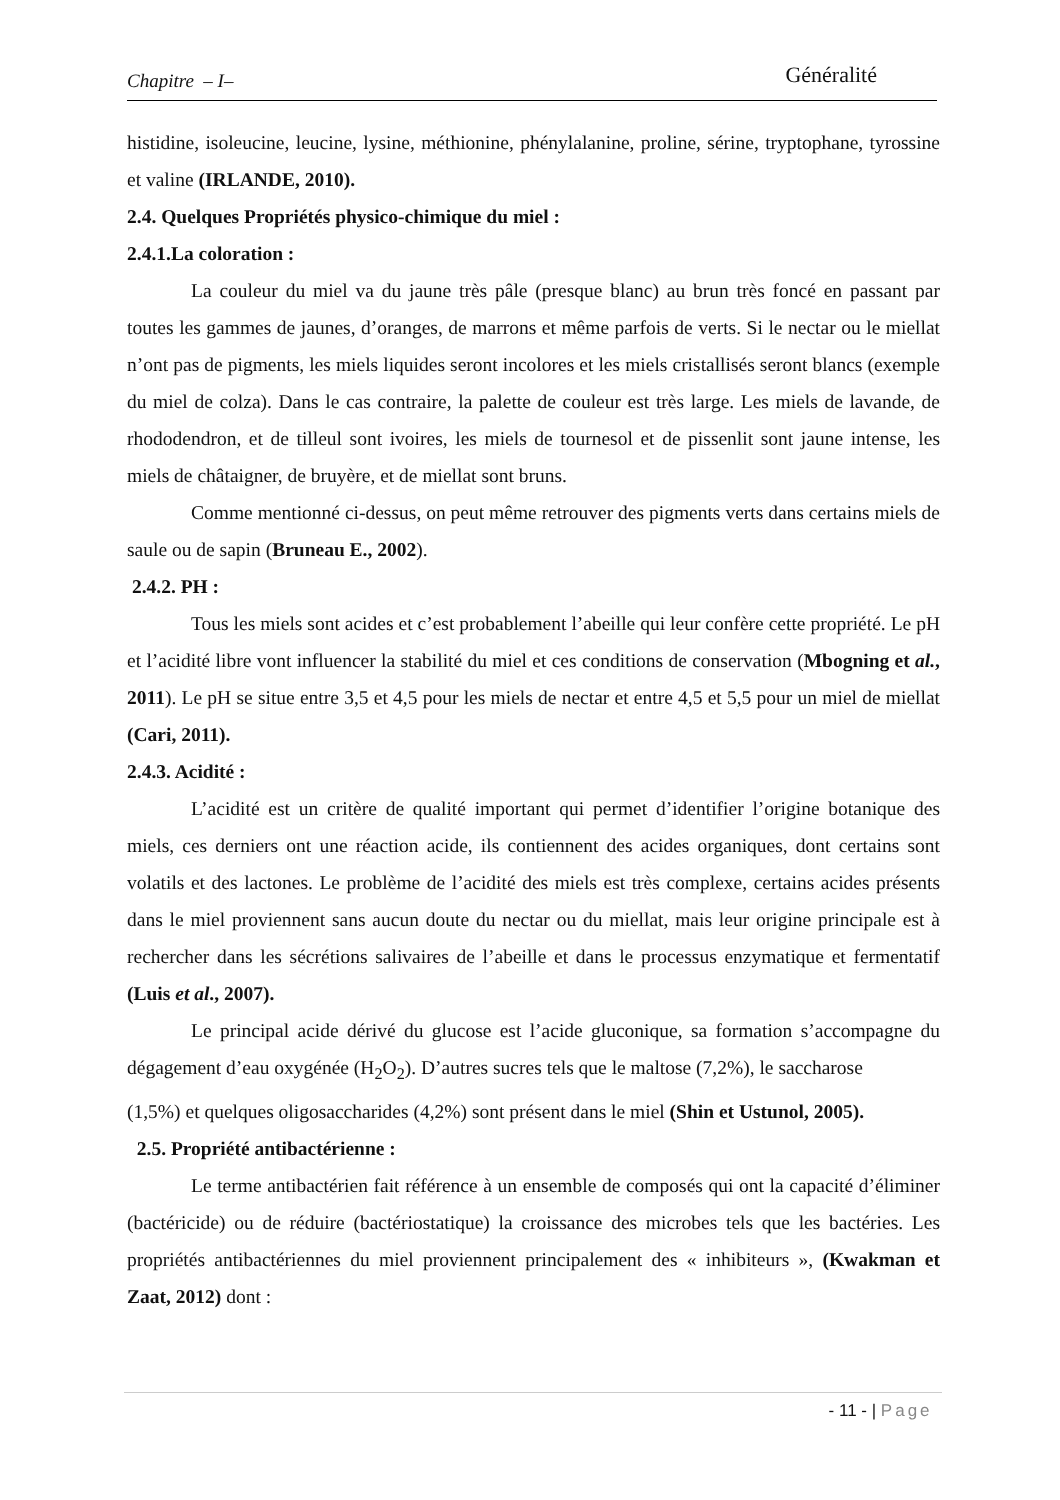Chapitre – I– Généralité
histidine, isoleucine, leucine, lysine, méthionine, phénylalanine, proline, sérine, tryptophane, tyrossine et valine (IRLANDE, 2010).
2.4. Quelques Propriétés physico-chimique du miel :
2.4.1.La coloration :
La couleur du miel va du jaune très pâle (presque blanc) au brun très foncé en passant par toutes les gammes de jaunes, d’oranges, de marrons et même parfois de verts. Si le nectar ou le miellat n’ont pas de pigments, les miels liquides seront incolores et les miels cristallisés seront blancs (exemple du miel de colza). Dans le cas contraire, la palette de couleur est très large. Les miels de lavande, de rhododendron, et de tilleul sont ivoires, les miels de tournesol et de pissenlit sont jaune intense, les miels de châtaigner, de bruyère, et de miellat sont bruns.
Comme mentionné ci-dessus, on peut même retrouver des pigments verts dans certains miels de saule ou de sapin (Bruneau E., 2002).
2.4.2. PH :
Tous les miels sont acides et c’est probablement l’abeille qui leur confère cette propriété. Le pH et l’acidité libre vont influencer la stabilité du miel et ces conditions de conservation (Mbogning et al., 2011). Le pH se situe entre 3,5 et 4,5 pour les miels de nectar et entre 4,5 et 5,5 pour un miel de miellat (Cari, 2011).
2.4.3. Acidité :
L’acidité est un critère de qualité important qui permet d’identifier l’origine botanique des miels, ces derniers ont une réaction acide, ils contiennent des acides organiques, dont certains sont volatils et des lactones. Le problème de l’acidité des miels est très complexe, certains acides présents dans le miel proviennent sans aucun doute du nectar ou du miellat, mais leur origine principale est à rechercher dans les sécrétions salivaires de l’abeille et dans le processus enzymatique et fermentatif (Luis et al., 2007).
Le principal acide dérivé du glucose est l’acide gluconique, sa formation s’accompagne du dégagement d’eau oxygénée (H<sub>2</sub>O<sub>2</sub>). D’autres sucres tels que le maltose (7,2%), le saccharose
(1,5%) et quelques oligosaccharides (4,2%) sont présent dans le miel (Shin et Ustunol, 2005).
2.5. Propriété antibactérienne :
Le terme antibactérien fait référence à un ensemble de composés qui ont la capacité d’éliminer (bactéricide) ou de réduire (bactériostatique) la croissance des microbes tels que les bactéries. Les propriétés antibactériennes du miel proviennent principalement des « inhibiteurs », (Kwakman et Zaat, 2012) dont :
- 11 - | Page